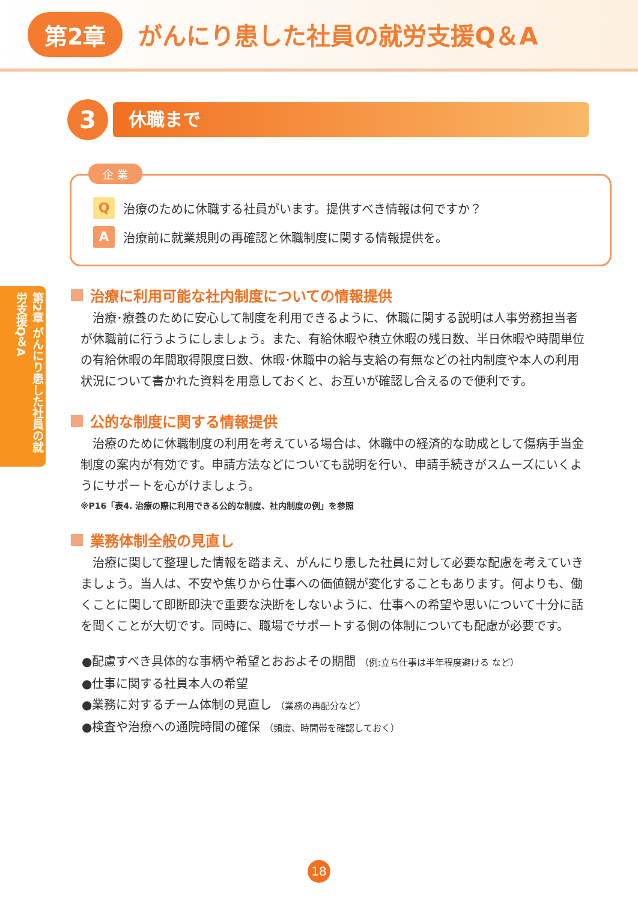第2章 がんにり患した社員の就労支援Q＆A
3
休職まで
企 業
Q
治療のために休職する社員がいます。提供すべき情報は何ですか？
A
治療前に就業規則の再確認と休職制度に関する情報提供を。
第2章 がんにり患した社員の就労支援Q＆A
治療に利用可能な社内制度についての情報提供
治療･療養のために安心して制度を利用できるように、休職に関する説明は人事労務担当者が休職前に行うようにしましょう。また、有給休暇や積立休暇の残日数、半日休暇や時間単位の有給休暇の年間取得限度日数、休暇･休職中の給与支給の有無などの社内制度や本人の利用状況について書かれた資料を用意しておくと、お互いが確認し合えるので便利です。
公的な制度に関する情報提供
治療のために休職制度の利用を考えている場合は、休職中の経済的な助成として傷病手当金制度の案内が有効です。申請方法などについても説明を行い、申請手続きがスムーズにいくようにサポートを心がけましょう。
※P16「表4. 治療の際に利用できる公的な制度、社内制度の例」を参照
業務体制全般の見直し
治療に関して整理した情報を踏まえ、がんにり患した社員に対して必要な配慮を考えていきましょう。当人は、不安や焦りから仕事への価値観が変化することもあります。何よりも、働くことに関して即断即決で重要な決断をしないように、仕事への希望や思いについて十分に話を聞くことが大切です。同時に、職場でサポートする側の体制についても配慮が必要です。
●配慮すべき具体的な事柄や希望とおおよその期間 （例:立ち仕事は半年程度避ける など）
●仕事に関する社員本人の希望
●業務に対するチーム体制の見直し （業務の再配分など）
●検査や治療への通院時間の確保 （頻度、時間帯を確認しておく）
18